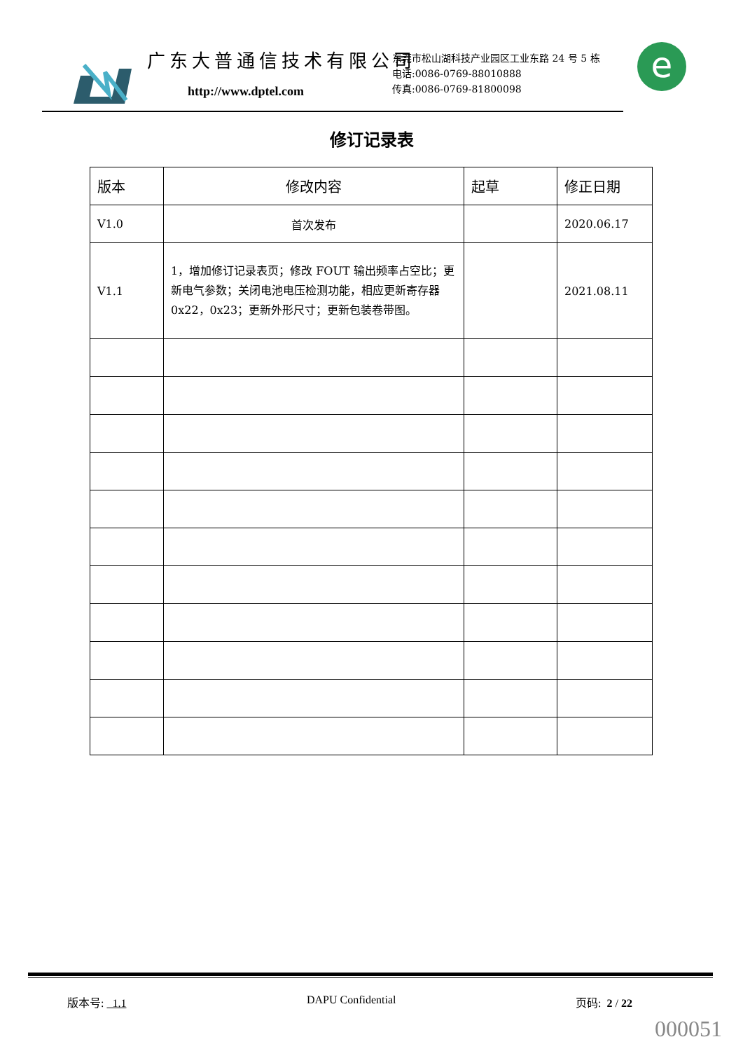广东大普通信技术有限公司
http://www.dptel.com
东莞市松山湖科技产业园区工业东路 24 号 5 栋
电话:0086-0769-88010888
传真:0086-0769-81800098
e
修订记录表
| 版本 | 修改内容 | 起草 | 修正日期 |
| --- | --- | --- | --- |
| V1.0 | 首次发布 | | 2020.06.17 |
| V1.1 | 1，增加修订记录表页；修改 FOUT 输出频率占空比；更新电气参数；关闭电池电压检测功能，相应更新寄存器 0x22，0x23；更新外形尺寸；更新包装卷带图。 | | 2021.08.11 |
版本号: 1.1 DAPU Confidential 页码: 2 / 22
000051